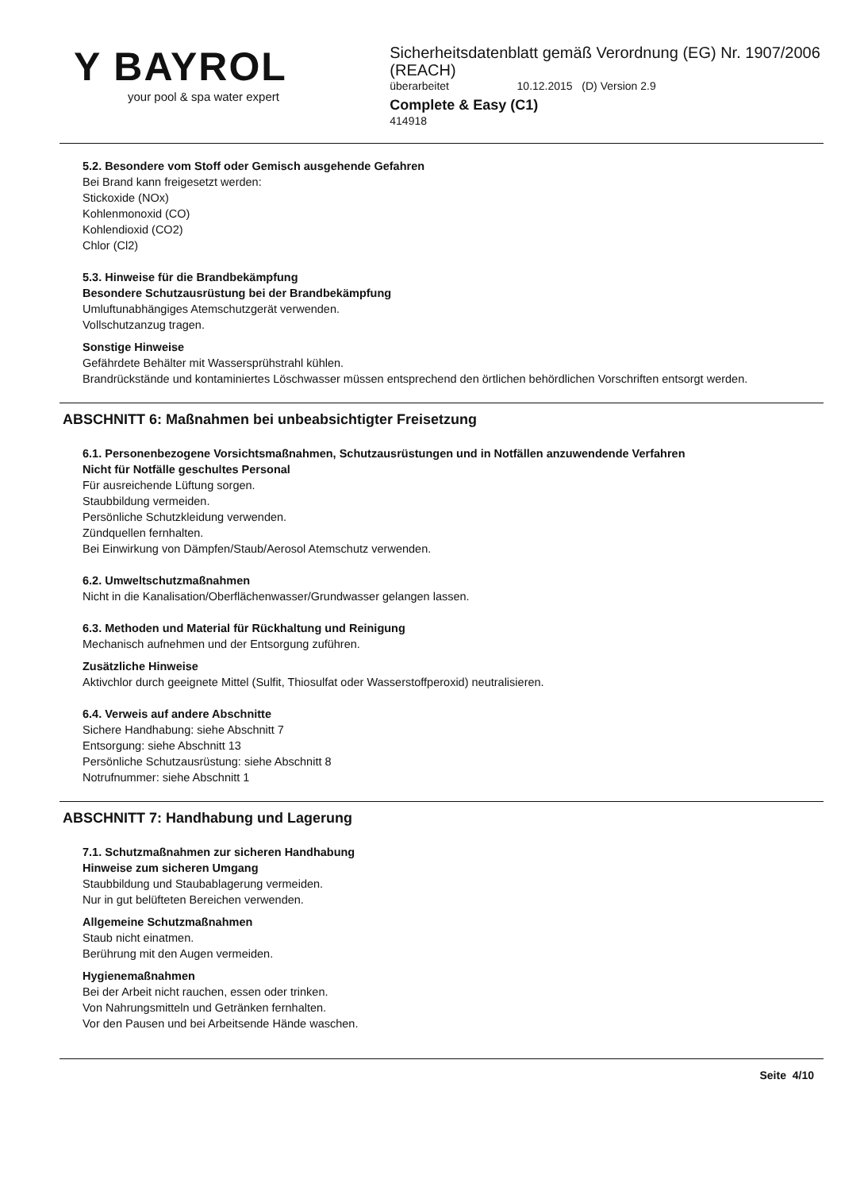Y BAYROL
your pool & spa water expert
Sicherheitsdatenblatt gemäß Verordnung (EG) Nr. 1907/2006 (REACH)
überarbeitet 10.12.2015 (D) Version 2.9
Complete & Easy (C1)
414918
5.2. Besondere vom Stoff oder Gemisch ausgehende Gefahren
Bei Brand kann freigesetzt werden:
Stickoxide (NOx)
Kohlenmonoxid (CO)
Kohlendioxid (CO2)
Chlor (Cl2)
5.3. Hinweise für die Brandbekämpfung
Besondere Schutzausrüstung bei der Brandbekämpfung
Umluftunabhängiges Atemschutzgerät verwenden.
Vollschutzanzug tragen.
Sonstige Hinweise
Gefährdete Behälter mit Wassersprühstrahl kühlen.
Brandrückstände und kontaminiertes Löschwasser müssen entsprechend den örtlichen behördlichen Vorschriften entsorgt werden.
ABSCHNITT 6: Maßnahmen bei unbeabsichtigter Freisetzung
6.1. Personenbezogene Vorsichtsmaßnahmen, Schutzausrüstungen und in Notfällen anzuwendende Verfahren
Nicht für Notfälle geschultes Personal
Für ausreichende Lüftung sorgen.
Staubbildung vermeiden.
Persönliche Schutzkleidung verwenden.
Zündquellen fernhalten.
Bei Einwirkung von Dämpfen/Staub/Aerosol Atemschutz verwenden.
6.2. Umweltschutzmaßnahmen
Nicht in die Kanalisation/Oberflächenwasser/Grundwasser gelangen lassen.
6.3. Methoden und Material für Rückhaltung und Reinigung
Mechanisch aufnehmen und der Entsorgung zuführen.
Zusätzliche Hinweise
Aktivchlor durch geeignete Mittel (Sulfit, Thiosulfat oder Wasserstoffperoxid) neutralisieren.
6.4. Verweis auf andere Abschnitte
Sichere Handhabung: siehe Abschnitt 7
Entsorgung: siehe Abschnitt 13
Persönliche Schutzausrüstung: siehe Abschnitt 8
Notrufnummer: siehe Abschnitt 1
ABSCHNITT 7: Handhabung und Lagerung
7.1. Schutzmaßnahmen zur sicheren Handhabung
Hinweise zum sicheren Umgang
Staubbildung und Staubablagerung vermeiden.
Nur in gut belüfteten Bereichen verwenden.
Allgemeine Schutzmaßnahmen
Staub nicht einatmen.
Berührung mit den Augen vermeiden.
Hygienemaßnahmen
Bei der Arbeit nicht rauchen, essen oder trinken.
Von Nahrungsmitteln und Getränken fernhalten.
Vor den Pausen und bei Arbeitsende Hände waschen.
Seite 4/10